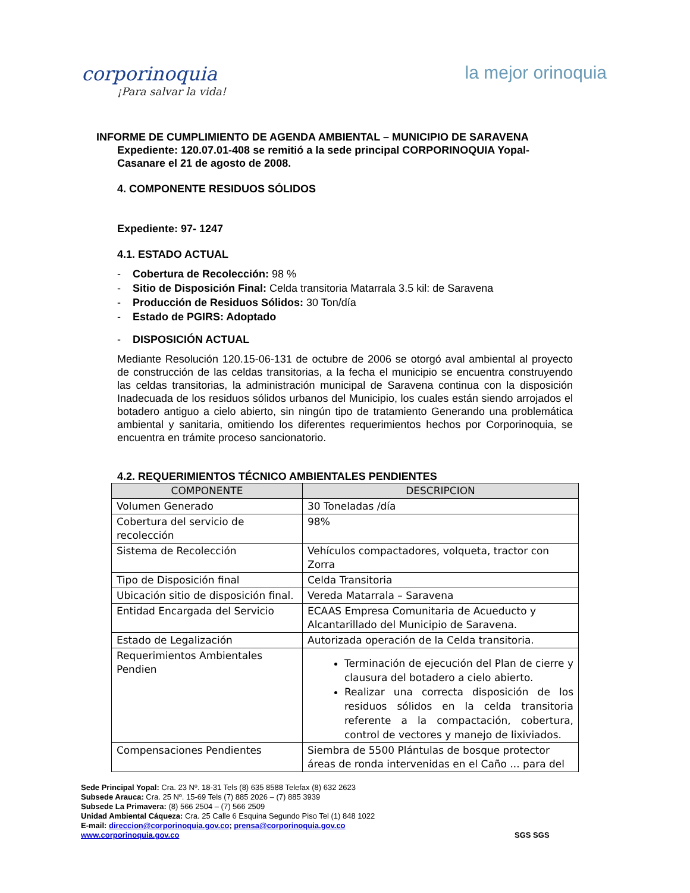corporinoquia
¡Para salvar la vida!
la mejor orinoquia
INFORME DE CUMPLIMIENTO DE AGENDA AMBIENTAL – MUNICIPIO DE SARAVENA
Expediente: 120.07.01-408 se remitió a la sede principal CORPORINOQUIA Yopal-
Casanare el 21 de agosto de 2008.
4. COMPONENTE RESIDUOS SÓLIDOS
Expediente: 97- 1247
4.1. ESTADO ACTUAL
- Cobertura de Recolección: 98 %
- Sitio de Disposición Final: Celda transitoria Matarrala 3.5 kil: de Saravena
- Producción de Residuos Sólidos: 30 Ton/día
- Estado de PGIRS: Adoptado
- DISPOSICIÓN ACTUAL
Mediante Resolución 120.15-06-131 de octubre de 2006 se otorgó aval ambiental al proyecto de construcción de las celdas transitorias, a la fecha el municipio se encuentra construyendo las celdas transitorias, la administración municipal de Saravena continua con la disposición Inadecuada de los residuos sólidos urbanos del Municipio, los cuales están siendo arrojados el botadero antiguo a cielo abierto, sin ningún tipo de tratamiento Generando una problemática ambiental y sanitaria, omitiendo los diferentes requerimientos hechos por Corporinoquia, se encuentra en trámite proceso sancionatorio.
4.2. REQUERIMIENTOS TÉCNICO AMBIENTALES PENDIENTES
| COMPONENTE | DESCRIPCION |
| --- | --- |
| Volumen Generado | 30 Toneladas /día |
| Cobertura del servicio de recolección | 98% |
| Sistema de Recolección | Vehículos compactadores, volqueta, tractor con Zorra |
| Tipo de Disposición final | Celda Transitoria |
| Ubicación sitio de disposición final. | Vereda Matarrala – Saravena |
| Entidad Encargada del Servicio | ECAAS Empresa Comunitaria de Acueducto y Alcantarillado del Municipio de Saravena. |
| Estado de Legalización | Autorizada operación de la Celda transitoria. |
| Requerimientos Ambientales Pendien | Terminación de ejecución del Plan de cierre y clausura del botadero a cielo abierto. Realizar una correcta disposición de los residuos sólidos en la celda transitoria referente a la compactación, cobertura, control de vectores y manejo de lixiviados. |
| Compensaciones Pendientes | Siembra de 5500 Plántulas de bosque protector áreas de ronda intervenidas en el Caño ... para del |
Sede Principal Yopal: Cra. 23 Nº. 18-31 Tels (8) 635 8588 Telefax (8) 632 2623
Subsede Arauca: Cra. 25 Nº. 15-69 Tels (7) 885 2026 – (7) 885 3939
Subsede La Primavera: (8) 566 2504 – (7) 566 2509
Unidad Ambiental Cáqueza: Cra. 25 Calle 6 Esquina Segundo Piso Tel (1) 848 1022
E-mail: direccion@corporinoquia.gov.co; prensa@corporinoquia.gov.co
www.corporinoquia.gov.co SGS SGS